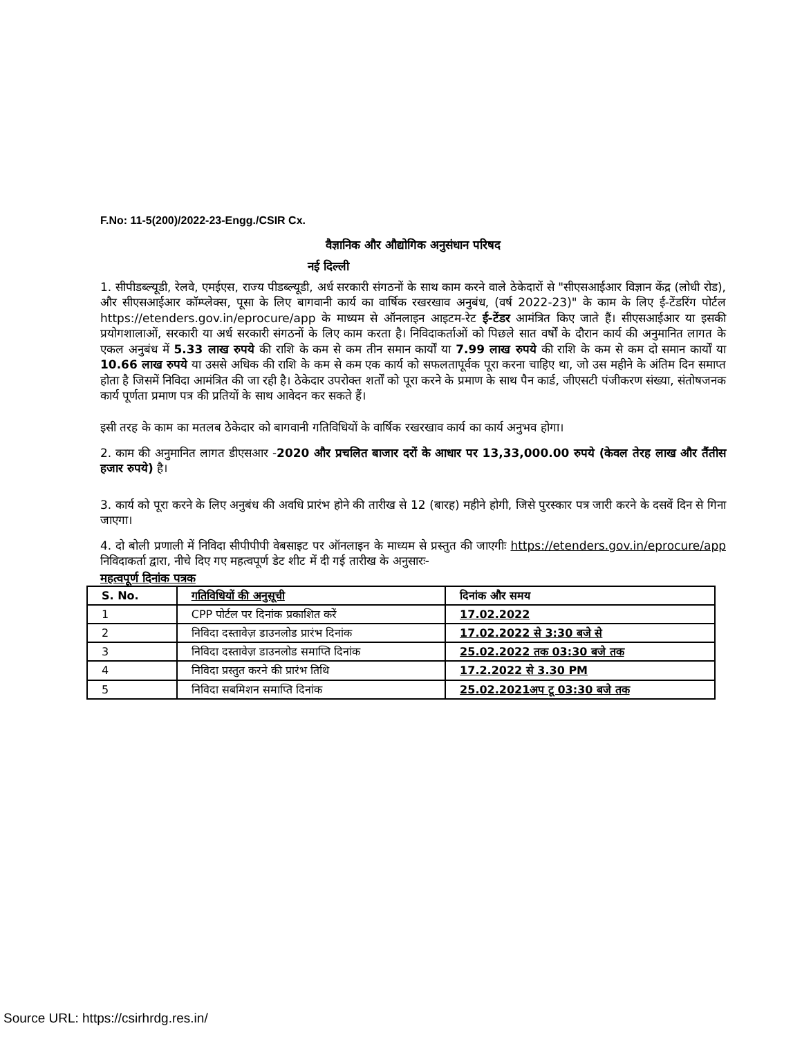F.No: 11-5(200)/2022-23-Engg./CSIR Cx.
वैज्ञानिक और औद्योगिक अनुसंधान परिषद
नई दिल्ली
1. सीपीडब्ल्यूडी, रेलवे, एमईएस, राज्य पीडब्ल्यूडी, अर्ध सरकारी संगठनों के साथ काम करने वाले ठेकेदारों से "सीएसआईआर विज्ञान केंद्र (लोधी रोड), और सीएसआईआर कॉम्प्लेक्स, पूसा के लिए बागवानी कार्य का वार्षिक रखरखाव अनुबंध, (वर्ष 2022-23)" के काम के लिए ई-टेंडरिंग पोर्टल https://etenders.gov.in/eprocure/app के माध्यम से ऑनलाइन आइटम-रेट ई-टेंडर आमंत्रित किए जाते हैं। सीएसआईआर या इसकी प्रयोगशालाओं, सरकारी या अर्ध सरकारी संगठनों के लिए काम करता है। निविदाकर्ताओं को पिछले सात वर्षों के दौरान कार्य की अनुमानित लागत के एकल अनुबंध में 5.33 लाख रुपये की राशि के कम से कम तीन समान कार्यों या 7.99 लाख रुपये की राशि के कम से कम दो समान कार्यों या 10.66 लाख रुपये या उससे अधिक की राशि के कम से कम एक कार्य को सफलतापूर्वक पूरा करना चाहिए था, जो उस महीने के अंतिम दिन समाप्त होता है जिसमें निविदा आमंत्रित की जा रही है। ठेकेदार उपरोक्त शर्तों को पूरा करने के प्रमाण के साथ पैन कार्ड, जीएसटी पंजीकरण संख्या, संतोषजनक कार्य पूर्णता प्रमाण पत्र की प्रतियों के साथ आवेदन कर सकते हैं।
इसी तरह के काम का मतलब ठेकेदार को बागवानी गतिविधियों के वार्षिक रखरखाव कार्य का कार्य अनुभव होगा।
2. काम की अनुमानित लागत डीएसआर -2020 और प्रचलित बाजार दरों के आधार पर 13,33,000.00 रुपये (केवल तेरह लाख और तैंतीस हजार रुपये) है।
3. कार्य को पूरा करने के लिए अनुबंध की अवधि प्रारंभ होने की तारीख से 12 (बारह) महीने होगी, जिसे पुरस्कार पत्र जारी करने के दसवें दिन से गिना जाएगा।
4. दो बोली प्रणाली में निविदा सीपीपीपी वेबसाइट पर ऑनलाइन के माध्यम से प्रस्तुत की जाएगीः https://etenders.gov.in/eprocure/app निविदाकर्ता द्वारा, नीचे दिए गए महत्वपूर्ण डेट शीट में दी गई तारीख के अनुसारः-
महत्वपूर्ण दिनांक पत्रक
| S. No. | गतिविधियों की अनुसूची | दिनांक और समय |
| --- | --- | --- |
| 1 | CPP पोर्टल पर दिनांक प्रकाशित करें | 17.02.2022 |
| 2 | निविदा दस्तावेज़ डाउनलोड प्रारंभ दिनांक | 17.02.2022 से 3:30 बजे से |
| 3 | निविदा दस्तावेज़ डाउनलोड समाप्ति दिनांक | 25.02.2022 तक 03:30 बजे तक |
| 4 | निविदा प्रस्तुत करने की प्रारंभ तिथि | 17.2.2022 से 3.30 PM |
| 5 | निविदा सबमिशन समाप्ति दिनांक | 25.02.2021अप टू 03:30 बजे तक |
Source URL: https://csirhrdg.res.in/